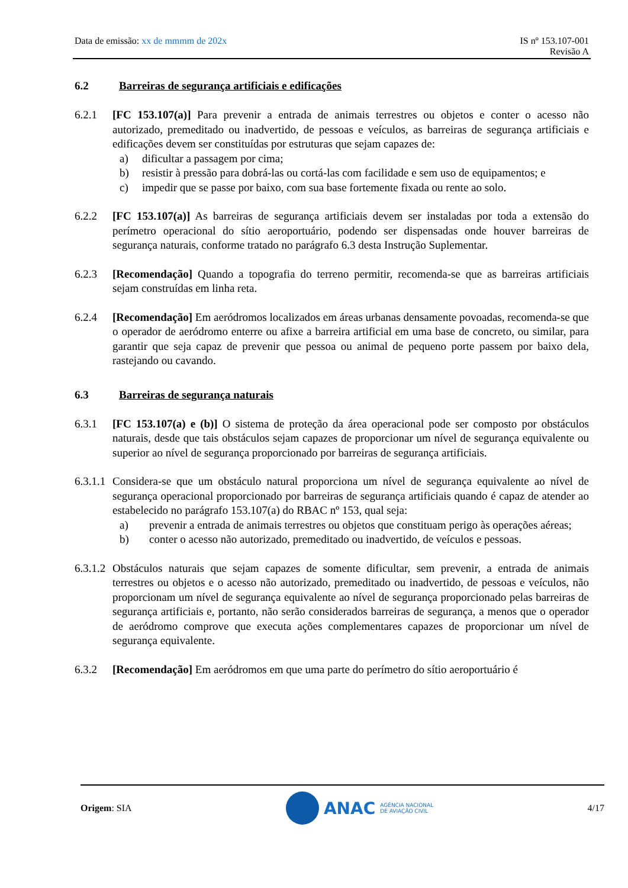Data de emissão: xx de mmmm de 202x
IS nº 153.107-001
Revisão A
6.2 Barreiras de segurança artificiais e edificações
6.2.1 [FC 153.107(a)] Para prevenir a entrada de animais terrestres ou objetos e conter o acesso não autorizado, premeditado ou inadvertido, de pessoas e veículos, as barreiras de segurança artificiais e edificações devem ser constituídas por estruturas que sejam capazes de:
a) dificultar a passagem por cima;
b) resistir à pressão para dobrá-las ou cortá-las com facilidade e sem uso de equipamentos; e
c) impedir que se passe por baixo, com sua base fortemente fixada ou rente ao solo.
6.2.2 [FC 153.107(a)] As barreiras de segurança artificiais devem ser instaladas por toda a extensão do perímetro operacional do sítio aeroportuário, podendo ser dispensadas onde houver barreiras de segurança naturais, conforme tratado no parágrafo 6.3 desta Instrução Suplementar.
6.2.3 [Recomendação] Quando a topografia do terreno permitir, recomenda-se que as barreiras artificiais sejam construídas em linha reta.
6.2.4 [Recomendação] Em aeródromos localizados em áreas urbanas densamente povoadas, recomenda-se que o operador de aeródromo enterre ou afixe a barreira artificial em uma base de concreto, ou similar, para garantir que seja capaz de prevenir que pessoa ou animal de pequeno porte passem por baixo dela, rastejando ou cavando.
6.3 Barreiras de segurança naturais
6.3.1 [FC 153.107(a) e (b)] O sistema de proteção da área operacional pode ser composto por obstáculos naturais, desde que tais obstáculos sejam capazes de proporcionar um nível de segurança equivalente ou superior ao nível de segurança proporcionado por barreiras de segurança artificiais.
6.3.1.1
Considera-se que um obstáculo natural proporciona um nível de segurança equivalente ao nível de segurança operacional proporcionado por barreiras de segurança artificiais quando é capaz de atender ao estabelecido no parágrafo 153.107(a) do RBAC nº 153, qual seja:
a) prevenir a entrada de animais terrestres ou objetos que constituam perigo às operações aéreas;
b) conter o acesso não autorizado, premeditado ou inadvertido, de veículos e pessoas.
6.3.1.2
Obstáculos naturais que sejam capazes de somente dificultar, sem prevenir, a entrada de animais terrestres ou objetos e o acesso não autorizado, premeditado ou inadvertido, de pessoas e veículos, não proporcionam um nível de segurança equivalente ao nível de segurança proporcionado pelas barreiras de segurança artificiais e, portanto, não serão considerados barreiras de segurança, a menos que o operador de aeródromo comprove que executa ações complementares capazes de proporcionar um nível de segurança equivalente.
6.3.2 [Recomendação] Em aeródromos em que uma parte do perímetro do sítio aeroportuário é
Origem: SIA
ANAC AGÊNCIA NACIONAL
DE AVIAÇÃO CIVIL
4/17